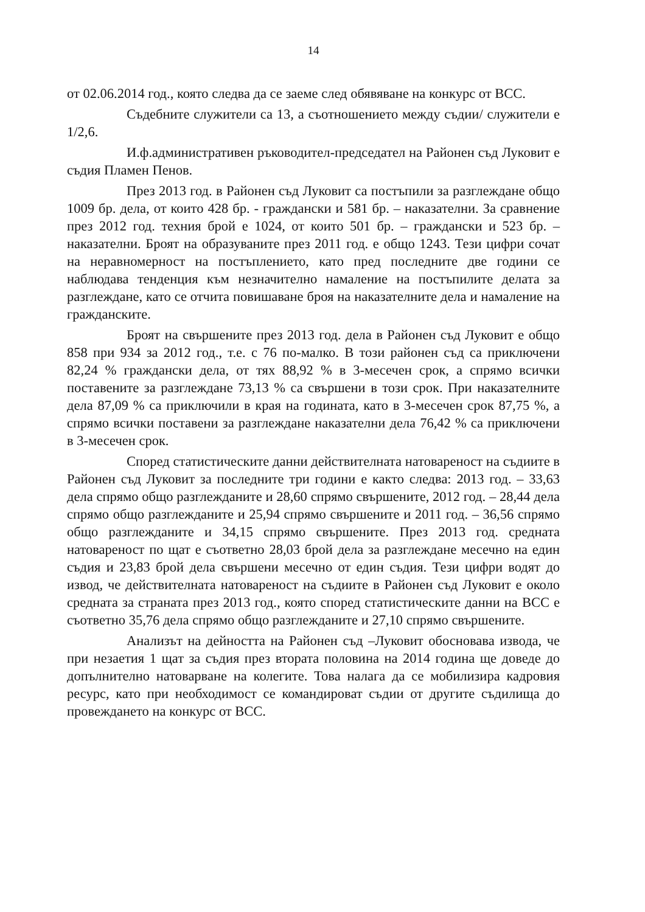14
от 02.06.2014 год., която следва да се заеме след обявяване на конкурс от ВСС.
Съдебните служители са 13, а съотношението между съдии/ служители е 1/2,6.
И.ф.административен ръководител-председател на Районен съд Луковит е съдия Пламен Пенов.
През 2013 год. в Районен съд Луковит са постъпили за разглеждане общо 1009 бр. дела, от които 428 бр. - граждански и 581 бр. – наказателни. За сравнение през 2012 год. техния брой е 1024, от които 501 бр. – граждански и 523 бр. – наказателни. Броят на образуваните през 2011 год. е общо 1243. Тези цифри сочат на неравномерност на постъплението, като пред последните две години се наблюдава тенденция към незначително намаление на постъпилите делата за разглеждане, като се отчита повишаване броя на наказателните дела и намаление на гражданските.
Броят на свършените през 2013 год. дела в Районен съд Луковит е общо 858 при 934 за 2012 год., т.е. с 76 по-малко. В този районен съд са приключени 82,24 % граждански дела, от тях 88,92 % в 3-месечен срок, а спрямо всички поставените за разглеждане 73,13 % са свършени в този срок. При наказателните дела 87,09 % са приключили в края на годината, като в 3-месечен срок 87,75 %, а спрямо всички поставени за разглеждане наказателни дела 76,42 % са приключени в 3-месечен срок.
Според статистическите данни действителната натовареност на съдиите в Районен съд Луковит за последните три години е както следва: 2013 год. – 33,63 дела спрямо общо разглежданите и 28,60 спрямо свършените, 2012 год. – 28,44 дела спрямо общо разглежданите и 25,94 спрямо свършените и 2011 год. – 36,56 спрямо общо разглежданите и 34,15 спрямо свършените. През 2013 год. средната натовареност по щат е съответно 28,03 брой дела за разглеждане месечно на един съдия и 23,83 брой дела свършени месечно от един съдия. Тези цифри водят до извод, че действителната натовареност на съдиите в Районен съд Луковит е около средната за страната през 2013 год., която според статистическите данни на ВСС е съответно 35,76 дела спрямо общо разглежданите и 27,10 спрямо свършените.
Анализът на дейността на Районен съд –Луковит обосновава извода, че при незаетия 1 щат за съдия през втората половина на 2014 година ще доведе до допълнително натоварване на колегите. Това налага да се мобилизира кадровия ресурс, като при необходимост се командироват съдии от другите съдилища до провеждането на конкурс от ВСС.